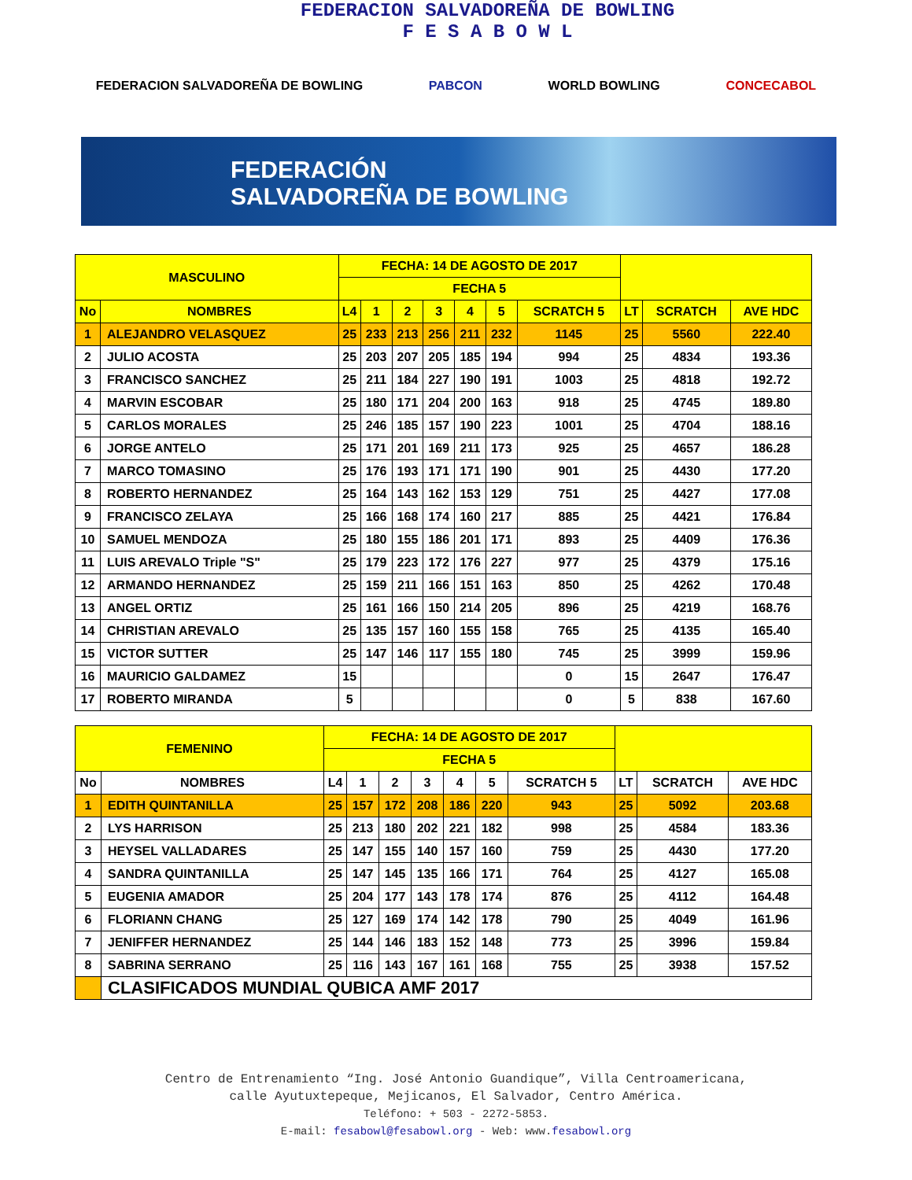FEDERACION SALVADOREÑA DE BOWLING
F E S A B O W L
FEDERACION SALVADOREÑA DE BOWLING PABCON WORLD BOWLING CONCECABOL
FEDERACIÓN
SALVADOREÑA DE BOWLING
| MASCULINO | | FECHA: 14 DE AGOSTO DE 2017 | | | | | | | | | |
| --- | --- | --- | --- | --- | --- | --- | --- | --- | --- | --- | --- |
| | | FECHA 5 | | | | | | | | | |
| No | NOMBRES | L4 | 1 | 2 | 3 | 4 | 5 | SCRATCH 5 | LT | SCRATCH | AVE HDC |
| 1 | ALEJANDRO VELASQUEZ | 25 | 233 | 213 | 256 | 211 | 232 | 1145 | 25 | 5560 | 222.40 |
| 2 | JULIO ACOSTA | 25 | 203 | 207 | 205 | 185 | 194 | 994 | 25 | 4834 | 193.36 |
| 3 | FRANCISCO SANCHEZ | 25 | 211 | 184 | 227 | 190 | 191 | 1003 | 25 | 4818 | 192.72 |
| 4 | MARVIN ESCOBAR | 25 | 180 | 171 | 204 | 200 | 163 | 918 | 25 | 4745 | 189.80 |
| 5 | CARLOS MORALES | 25 | 246 | 185 | 157 | 190 | 223 | 1001 | 25 | 4704 | 188.16 |
| 6 | JORGE ANTELO | 25 | 171 | 201 | 169 | 211 | 173 | 925 | 25 | 4657 | 186.28 |
| 7 | MARCO TOMASINO | 25 | 176 | 193 | 171 | 171 | 190 | 901 | 25 | 4430 | 177.20 |
| 8 | ROBERTO HERNANDEZ | 25 | 164 | 143 | 162 | 153 | 129 | 751 | 25 | 4427 | 177.08 |
| 9 | FRANCISCO ZELAYA | 25 | 166 | 168 | 174 | 160 | 217 | 885 | 25 | 4421 | 176.84 |
| 10 | SAMUEL MENDOZA | 25 | 180 | 155 | 186 | 201 | 171 | 893 | 25 | 4409 | 176.36 |
| 11 | LUIS AREVALO Triple "S" | 25 | 179 | 223 | 172 | 176 | 227 | 977 | 25 | 4379 | 175.16 |
| 12 | ARMANDO HERNANDEZ | 25 | 159 | 211 | 166 | 151 | 163 | 850 | 25 | 4262 | 170.48 |
| 13 | ANGEL ORTIZ | 25 | 161 | 166 | 150 | 214 | 205 | 896 | 25 | 4219 | 168.76 |
| 14 | CHRISTIAN AREVALO | 25 | 135 | 157 | 160 | 155 | 158 | 765 | 25 | 4135 | 165.40 |
| 15 | VICTOR SUTTER | 25 | 147 | 146 | 117 | 155 | 180 | 745 | 25 | 3999 | 159.96 |
| 16 | MAURICIO GALDAMEZ | 15 | | | | | | 0 | 15 | 2647 | 176.47 |
| 17 | ROBERTO MIRANDA | 5 | | | | | | 0 | 5 | 838 | 167.60 |
| FEMENINO | | FECHA: 14 DE AGOSTO DE 2017 | | | | | | | | | |
| --- | --- | --- | --- | --- | --- | --- | --- | --- | --- | --- | --- |
| | | FECHA 5 | | | | | | | | | |
| No | NOMBRES | L4 | 1 | 2 | 3 | 4 | 5 | SCRATCH 5 | LT | SCRATCH | AVE HDC |
| 1 | EDITH QUINTANILLA | 25 | 157 | 172 | 208 | 186 | 220 | 943 | 25 | 5092 | 203.68 |
| 2 | LYS HARRISON | 25 | 213 | 180 | 202 | 221 | 182 | 998 | 25 | 4584 | 183.36 |
| 3 | HEYSEL VALLADARES | 25 | 147 | 155 | 140 | 157 | 160 | 759 | 25 | 4430 | 177.20 |
| 4 | SANDRA QUINTANILLA | 25 | 147 | 145 | 135 | 166 | 171 | 764 | 25 | 4127 | 165.08 |
| 5 | EUGENIA AMADOR | 25 | 204 | 177 | 143 | 178 | 174 | 876 | 25 | 4112 | 164.48 |
| 6 | FLORIANN CHANG | 25 | 127 | 169 | 174 | 142 | 178 | 790 | 25 | 4049 | 161.96 |
| 7 | JENIFFER HERNANDEZ | 25 | 144 | 146 | 183 | 152 | 148 | 773 | 25 | 3996 | 159.84 |
| 8 | SABRINA SERRANO | 25 | 116 | 143 | 167 | 161 | 168 | 755 | 25 | 3938 | 157.52 |
| | CLASIFICADOS MUNDIAL QUBICA AMF 2017 | | | | | | | | | | |
Centro de Entrenamiento “Ing. José Antonio Guandique”, Villa Centroamericana,
calle Ayutuxtepeque, Mejicanos, El Salvador, Centro América.
Teléfono: + 503 - 2272-5853.
E-mail: fesabowl@fesabowl.org - Web: www.fesabowl.org